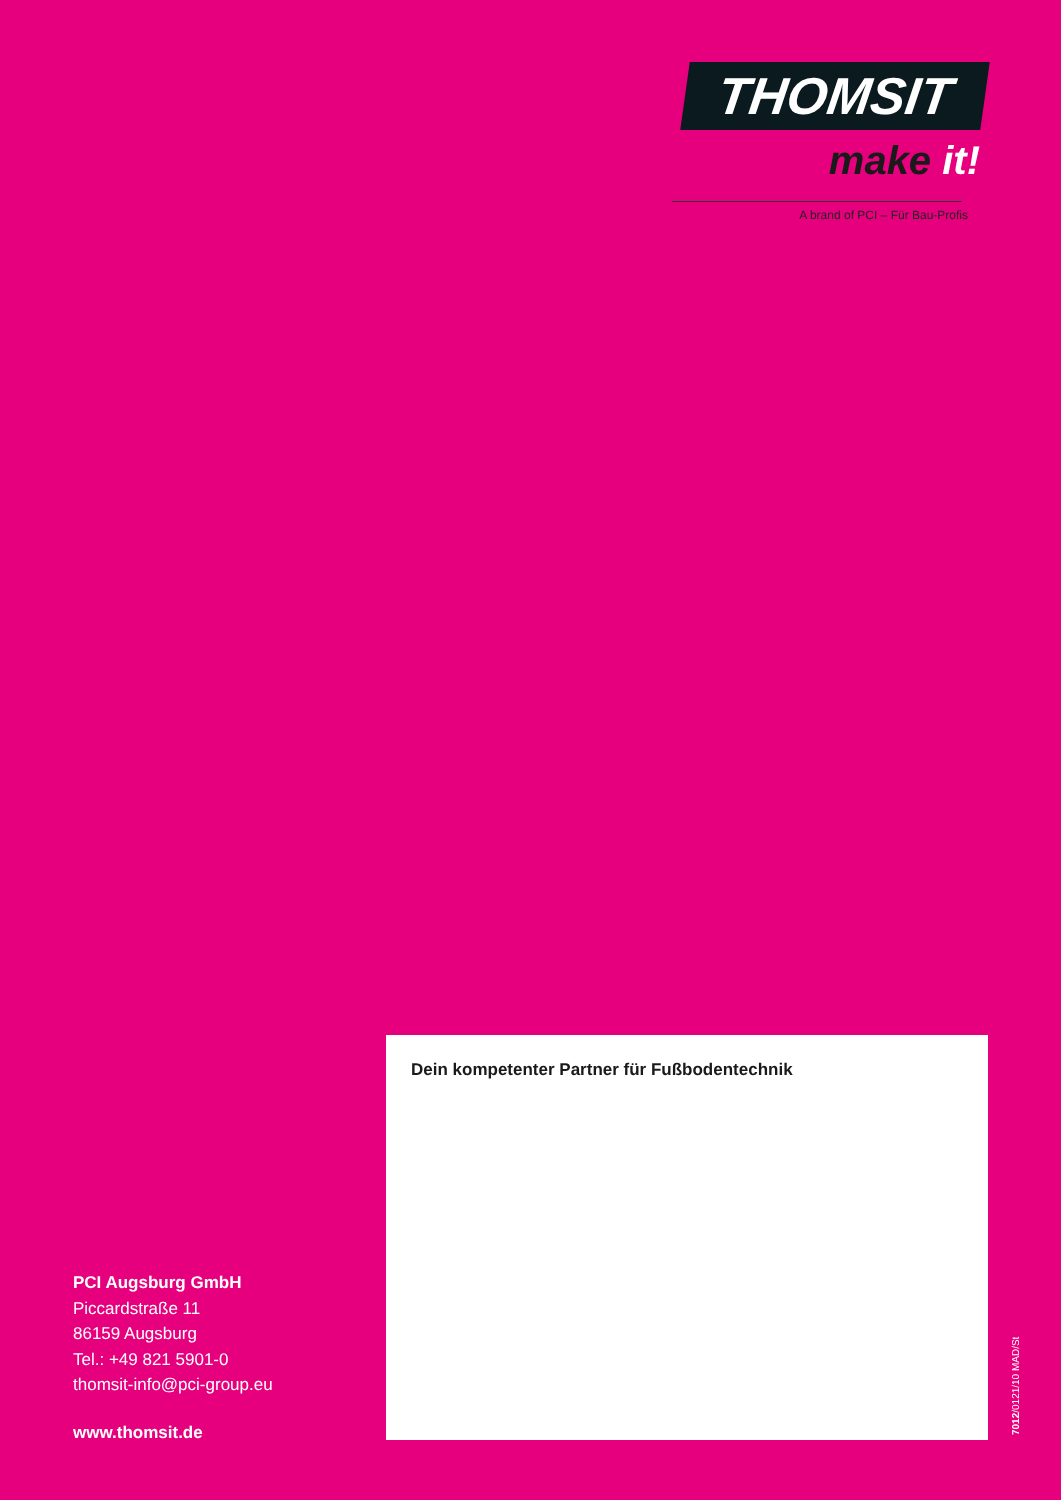THOMSIT
make it!
A brand of PCI – Für Bau-Profis
Dein kompetenter Partner für Fußbodentechnik
PCI Augsburg GmbH
Piccardstraße 11
86159 Augsburg
Tel.: +49 821 5901-0
thomsit-info@pci-group.eu
www.thomsit.de
7012/0121/10 MAD/St